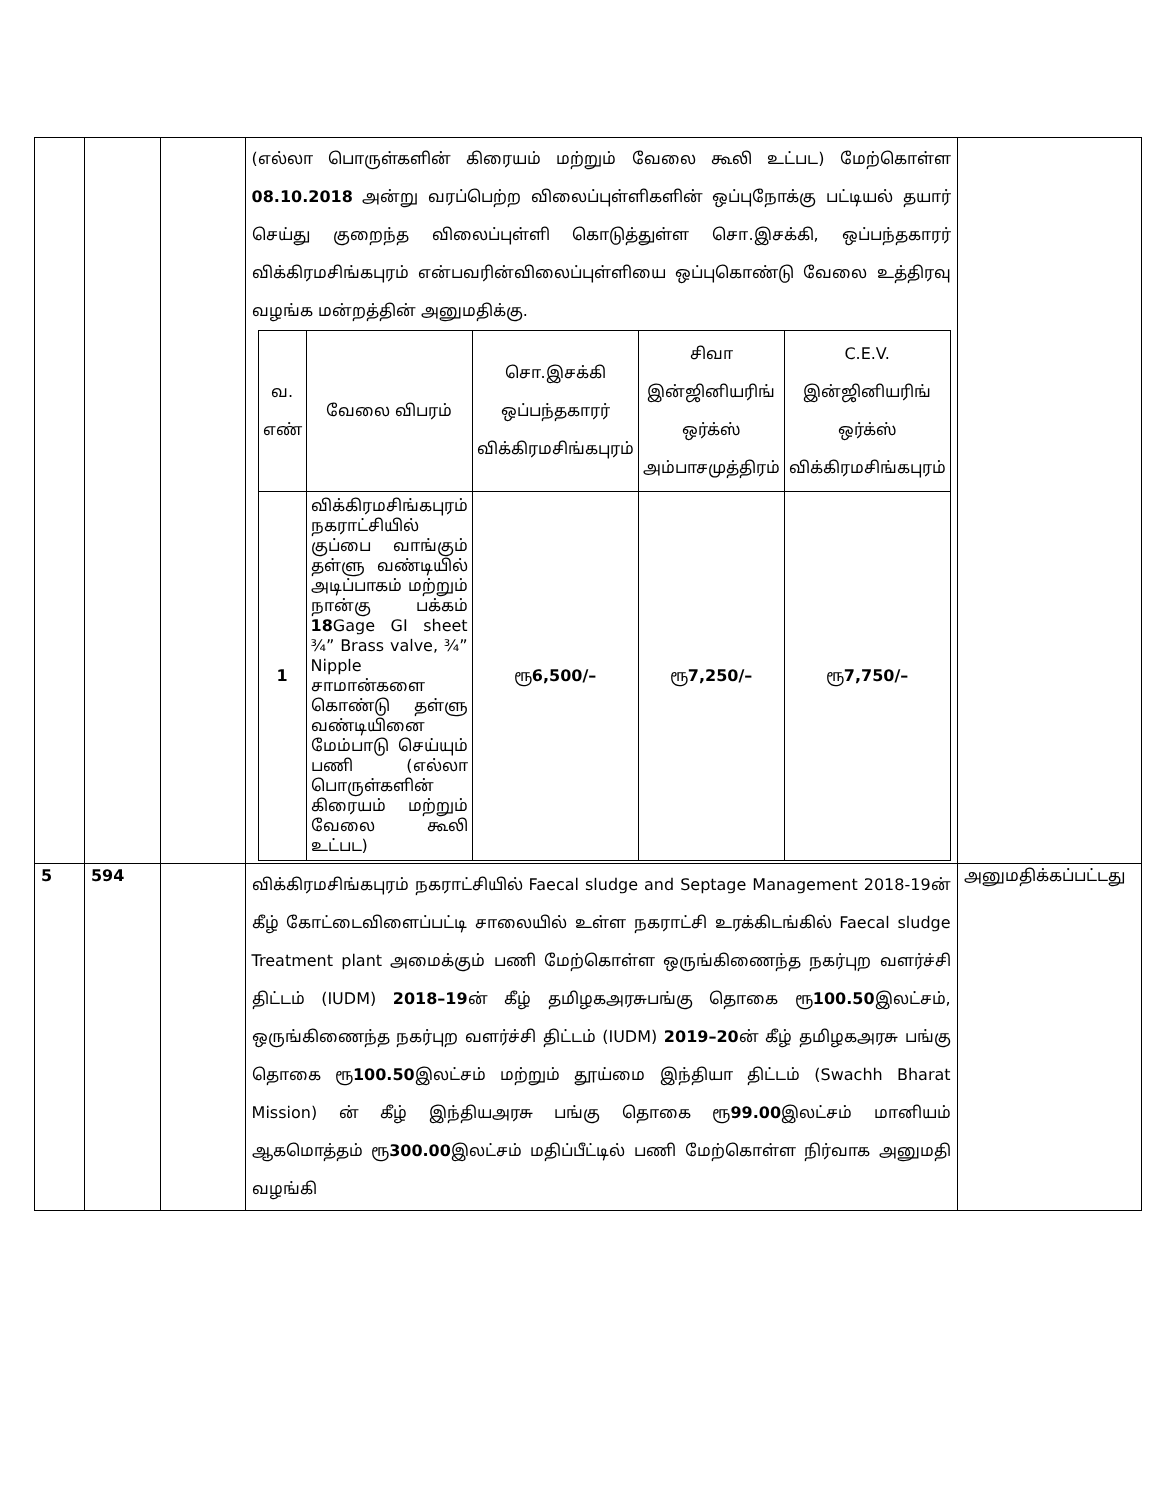| | | | (எல்லா பொருள்களின் கிரையம் மற்றும் வேலை கூலி உட்பட) மேற்கொள்ள 08.10.2018 அன்று வரப்பெற்ற விலைப்புள்ளிகளின் ஒப்புநோக்கு பட்டியல் தயார் செய்து குறைந்த விலைப்புள்ளி கொடுத்துள்ள சொ.இசக்கி, ஒப்பந்தகாரர் விக்கிரமசிங்கபுரம் என்பவரின்விலைப்புள்ளியை ஒப்புகொண்டு வேலை உத்திரவு வழங்க மன்றத்தின் அனுமதிக்கு. / வ. எண் / வேலை விபரம் / சொ.இசக்கி ஒப்பந்தகாரர் விக்கிரமசிங்கபுரம் / சிவா இன்ஜினியரிங் ஒர்க்ஸ் அம்பாசமுத்திரம் / C.E.V. இன்ஜினியரிங் ஒர்க்ஸ் விக்கிரமசிங்கபுரம் / / 1 / விக்கிரமசிங்கபுரம் நகராட்சியில் குப்பை வாங்கும் தள்ளு வண்டியில் அடிப்பாகம் மற்றும் நான்கு பக்கம் 18 Gage GI sheet ¾” Brass valve, ¾” Nipple சாமான்களை கொண்டு தள்ளு வண்டியினை மேம்பாடு செய்யும் பணி (எல்லா பொருள்களின் கிரையம் மற்றும் வேலை கூலி உட்பட) / ரூ 6,500/– / ரூ 7,250/– / ரூ 7,750/– / | |
| 5 | 594 | | விக்கிரமசிங்கபுரம் நகராட்சியில் Faecal sludge and Septage Management 2018-19ன் கீழ் கோட்டைவிளைப்பட்டி சாலையில் உள்ள நகராட்சி உரக்கிடங்கில் Faecal sludge Treatment plant அமைக்கும் பணி மேற்கொள்ள ஒருங்கிணைந்த நகர்புற வளர்ச்சி திட்டம் (IUDM) 2018–19 ன் கீழ் தமிழகஅரசுபங்கு தொகை ரூ 100.50 இலட்சம், ஒருங்கிணைந்த நகர்புற வளர்ச்சி திட்டம் (IUDM) 2019–20 ன் கீழ் தமிழகஅரசு பங்கு தொகை ரூ 100.50 இலட்சம் மற்றும் தூய்மை இந்தியா திட்டம் (Swachh Bharat Mission) ன் கீழ் இந்தியஅரசு பங்கு தொகை ரூ 99.00 இலட்சம் மானியம் ஆகமொத்தம் ரூ 300.00 இலட்சம் மதிப்பீட்டில் பணி மேற்கொள்ள நிர்வாக அனுமதி வழங்கி | அனுமதிக்கப்பட்டது |